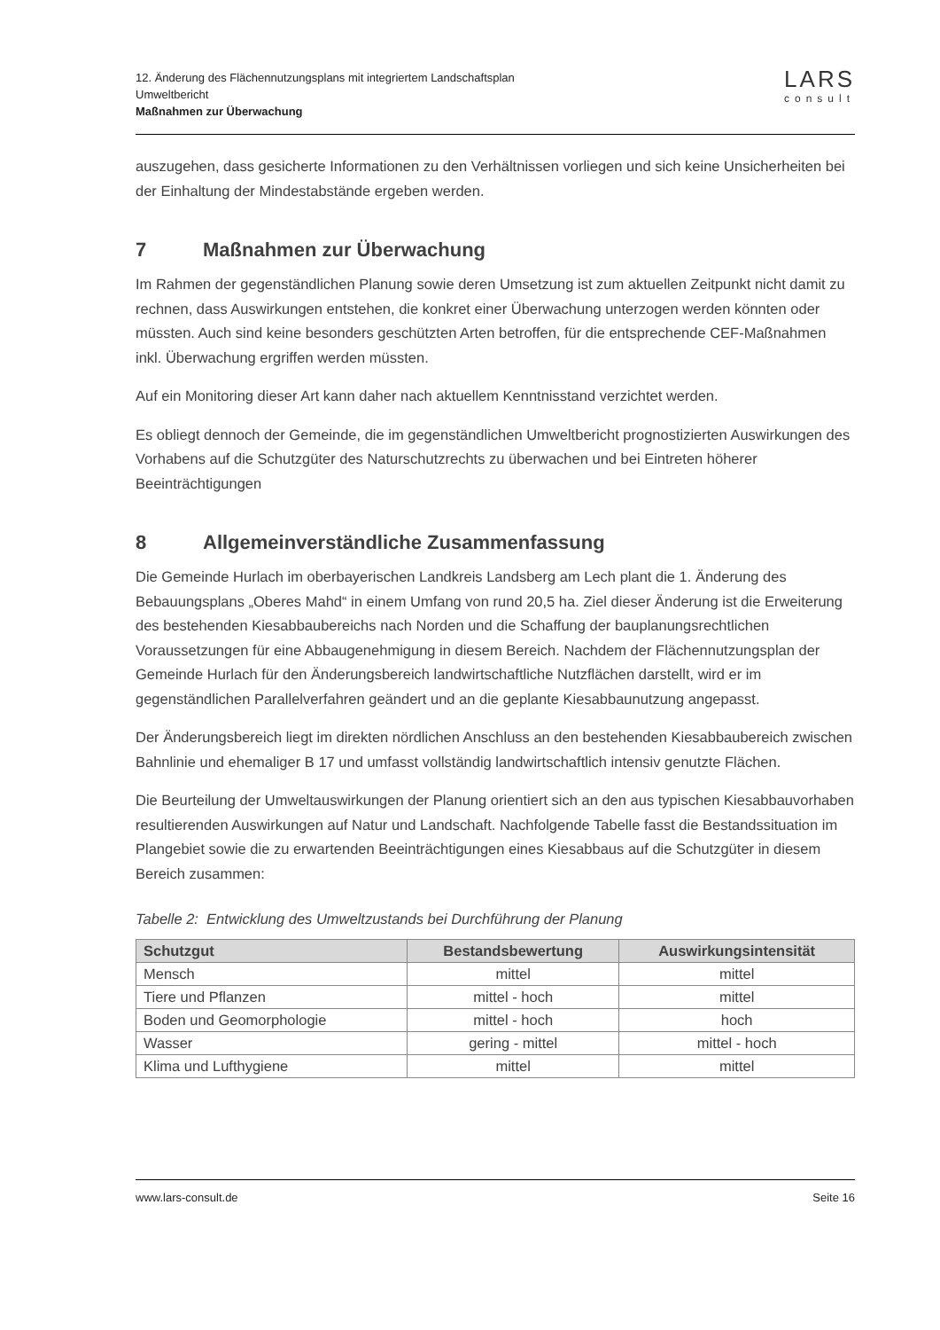12. Änderung des Flächennutzungsplans mit integriertem Landschaftsplan
Umweltbericht
Maßnahmen zur Überwachung
LARS
consult
auszugehen, dass gesicherte Informationen zu den Verhältnissen vorliegen und sich keine Unsicherheiten bei der Einhaltung der Mindestabstände ergeben werden.
7 Maßnahmen zur Überwachung
Im Rahmen der gegenständlichen Planung sowie deren Umsetzung ist zum aktuellen Zeitpunkt nicht damit zu rechnen, dass Auswirkungen entstehen, die konkret einer Überwachung unterzogen werden könnten oder müssten. Auch sind keine besonders geschützten Arten betroffen, für die entsprechende CEF-Maßnahmen inkl. Überwachung ergriffen werden müssten.
Auf ein Monitoring dieser Art kann daher nach aktuellem Kenntnisstand verzichtet werden.
Es obliegt dennoch der Gemeinde, die im gegenständlichen Umweltbericht prognostizierten Auswirkungen des Vorhabens auf die Schutzgüter des Naturschutzrechts zu überwachen und bei Eintreten höherer Beeinträchtigungen
8 Allgemeinverständliche Zusammenfassung
Die Gemeinde Hurlach im oberbayerischen Landkreis Landsberg am Lech plant die 1. Änderung des Bebauungsplans „Oberes Mahd“ in einem Umfang von rund 20,5 ha. Ziel dieser Änderung ist die Erweiterung des bestehenden Kiesabbaubereichs nach Norden und die Schaffung der bauplanungsrechtlichen Voraussetzungen für eine Abbaugenehmigung in diesem Bereich. Nachdem der Flächennutzungsplan der Gemeinde Hurlach für den Änderungsbereich landwirtschaftliche Nutzflächen darstellt, wird er im gegenständlichen Parallelverfahren geändert und an die geplante Kiesabbaunutzung angepasst.
Der Änderungsbereich liegt im direkten nördlichen Anschluss an den bestehenden Kiesabbaubereich zwischen Bahnlinie und ehemaliger B 17 und umfasst vollständig landwirtschaftlich intensiv genutzte Flächen.
Die Beurteilung der Umweltauswirkungen der Planung orientiert sich an den aus typischen Kiesabbauvorhaben resultierenden Auswirkungen auf Natur und Landschaft. Nachfolgende Tabelle fasst die Bestandssituation im Plangebiet sowie die zu erwartenden Beeinträchtigungen eines Kiesabbaus auf die Schutzgüter in diesem Bereich zusammen:
Tabelle 2: Entwicklung des Umweltzustands bei Durchführung der Planung
| Schutzgut | Bestandsbewertung | Auswirkungsintensität |
| --- | --- | --- |
| Mensch | mittel | mittel |
| Tiere und Pflanzen | mittel - hoch | mittel |
| Boden und Geomorphologie | mittel - hoch | hoch |
| Wasser | gering - mittel | mittel - hoch |
| Klima und Lufthygiene | mittel | mittel |
www.lars-consult.de Seite 16